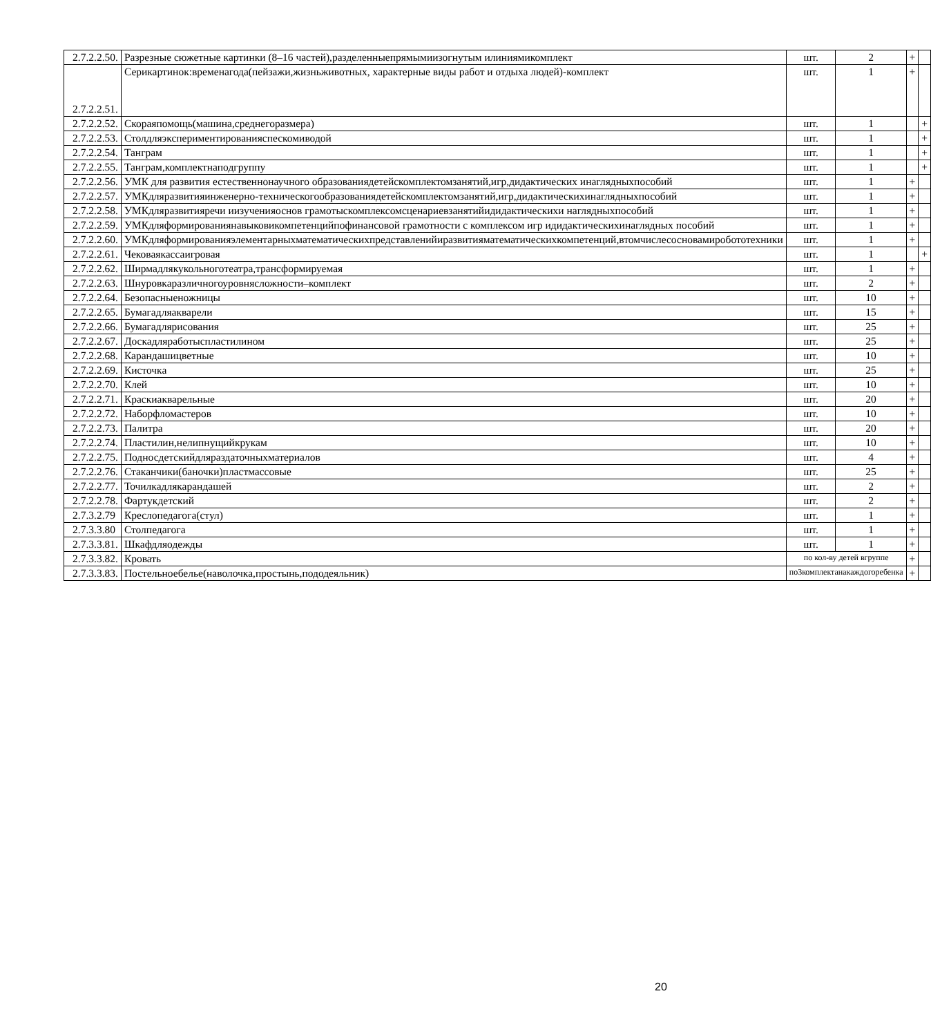| 2.7.2.2.50. | Разрезные сюжетные картинки (8–16 частей),разделенныепрямымиизогнутым илиниямикомплект | шт. | 2 | + | |
| 2.7.2.2.51. | Серикартинок:временагода(пейзажи,жизньживотных, характерные виды работ и отдыха людей)-комплект | шт. | 1 | + | |
| 2.7.2.2.52. | Скораяпомощь(машина,среднегоразмера) | шт. | 1 | | + |
| 2.7.2.2.53. | Столдляэкспериментированияспескомиводой | шт. | 1 | | + |
| 2.7.2.2.54. | Танграм | шт. | 1 | | + |
| 2.7.2.2.55. | Танграм,комплектнаподгруппу | шт. | 1 | | + |
| 2.7.2.2.56. | УМК для развития естественнонаучного образованиядетейскомплектомзанятий,игр,дидактических инаглядныхпособий | шт. | 1 | + | |
| 2.7.2.2.57. | УМКдляразвитияинженерно-техническогообразованиядетейскомплектомзанятий,игр,дидактическихинаглядныхпособий | шт. | 1 | + | |
| 2.7.2.2.58. | УМКдляразвитияречи иизученияоснов грамотыскомплексомсценариевзанятийидидактическихи наглядныхпособий | шт. | 1 | + | |
| 2.7.2.2.59. | УМКдляформированиянавыковикомпетенцийпофинансовой грамотности с комплексом игр идидактическихинаглядных пособий | шт. | 1 | + | |
| 2.7.2.2.60. | УМКдляформированияэлементарныхматематическихпредставленийиразвитияматематическихкомпетенций,втомчислесосновамиробототехники | шт. | 1 | + | |
| 2.7.2.2.61. | Чековаякассаигровая | шт. | 1 | | + |
| 2.7.2.2.62. | Ширмадлякукольноготеатра,трансформируемая | шт. | 1 | + | |
| 2.7.2.2.63. | Шнуровкаразличногоуровнясложности–комплект | шт. | 2 | + | |
| 2.7.2.2.64. | Безопасныеножницы | шт. | 10 | + | |
| 2.7.2.2.65. | Бумагадляакварели | шт. | 15 | + | |
| 2.7.2.2.66. | Бумагадлярисования | шт. | 25 | + | |
| 2.7.2.2.67. | Доскадляработыспластилином | шт. | 25 | + | |
| 2.7.2.2.68. | Карандашицветные | шт. | 10 | + | |
| 2.7.2.2.69. | Кисточка | шт. | 25 | + | |
| 2.7.2.2.70. | Клей | шт. | 10 | + | |
| 2.7.2.2.71. | Краскиакварельные | шт. | 20 | + | |
| 2.7.2.2.72. | Наборфломастеров | шт. | 10 | + | |
| 2.7.2.2.73. | Палитра | шт. | 20 | + | |
| 2.7.2.2.74. | Пластилин,нелипнущийкрукам | шт. | 10 | + | |
| 2.7.2.2.75. | Подносдетскийдляраздаточныхматериалов | шт. | 4 | + | |
| 2.7.2.2.76. | Стаканчики(баночки)пластмассовые | шт. | 25 | + | |
| 2.7.2.2.77. | Точилкадлякарандашей | шт. | 2 | + | |
| 2.7.2.2.78. | Фартукдетский | шт. | 2 | + | |
| 2.7.3.2.79 | Креслопедагога(стул) | шт. | 1 | + | |
| 2.7.3.3.80 | Столпедагога | шт. | 1 | + | |
| 2.7.3.3.81. | Шкафдляодежды | шт. | 1 | + | |
| 2.7.3.3.82. | Кровать | по кол-ву детей вгруппе | | + | |
| 2.7.3.3.83. | Постельноебелье(наволочка,простынь,пододеяльник) | по3комплектанакаждогоребенка | | + | |
20